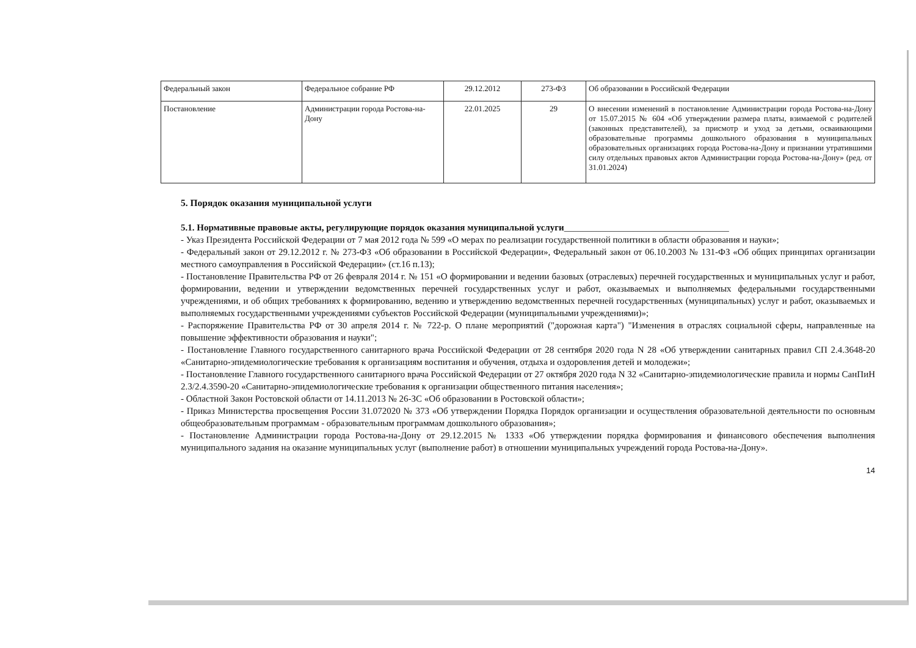| Федеральный закон | Федеральное собрание РФ | 29.12.2012 | 273-ФЗ | Об образовании в Российской Федерации |
| Постановление | Администрации города Ростова-на-Дону | 22.01.2025 | 29 | О внесении изменений в постановление Администрации города Ростова-на-Дону от 15.07.2015 № 604 «Об утверждении размера платы, взимаемой с родителей (законных представителей), за присмотр и уход за детьми, осваивающими образовательные программы дошкольного образования в муниципальных образовательных организациях города Ростова-на-Дону и признании утратившими силу отдельных правовых актов Администрации города Ростова-на-Дону» (ред. от 31.01.2024) |
5. Порядок оказания муниципальной услуги
5.1. Нормативные правовые акты, регулирующие порядок оказания муниципальной услуги____________________________________
- Указ Президента Российской Федерации от 7 мая 2012 года № 599 «О мерах по реализации государственной политики в области образования и науки»;
- Федеральный закон от 29.12.2012 г. № 273-ФЗ «Об образовании в Российской Федерации», Федеральный закон от 06.10.2003 № 131-ФЗ «Об общих принципах организации местного самоуправления в Российской Федерации» (ст.16 п.13);
- Постановление Правительства РФ от 26 февраля 2014 г. № 151 «О формировании и ведении базовых (отраслевых) перечней государственных и муниципальных услуг и работ, формировании, ведении и утверждении ведомственных перечней государственных услуг и работ, оказываемых и выполняемых федеральными государственными учреждениями, и об общих требованиях к формированию, ведению и утверждению ведомственных перечней государственных (муниципальных) услуг и работ, оказываемых и выполняемых государственными учреждениями субъектов Российской Федерации (муниципальными учреждениями)»;
- Распоряжение Правительства РФ от 30 апреля 2014 г. № 722-р. О плане мероприятий ("дорожная карта") "Изменения в отраслях социальной сферы, направленные на повышение эффективности образования и науки";
- Постановление Главного государственного санитарного врача Российской Федерации от 28 сентября 2020 года N 28 «Об утверждении санитарных правил СП 2.4.3648-20 «Санитарно-эпидемиологические требования к организациям воспитания и обучения, отдыха и оздоровления детей и молодежи»;
- Постановление Главного государственного санитарного врача Российской Федерации от 27 октября 2020 года N 32 «Санитарно-эпидемиологические правила и нормы СанПиН 2.3/2.4.3590-20 «Санитарно-эпидемиологические требования к организации общественного питания населения»;
- Областной Закон Ростовской области от 14.11.2013 № 26-ЗС «Об образовании в Ростовской области»;
- Приказ Министерства просвещения России 31.072020 № 373 «Об утверждении Порядка Порядок организации и осуществления образовательной деятельности по основным общеобразовательным программам - образовательным программам дошкольного образования»;
- Постановление Администрации города Ростова-на-Дону от 29.12.2015 № 1333 «Об утверждении порядка формирования и финансового обеспечения выполнения муниципального задания на оказание муниципальных услуг (выполнение работ) в отношении муниципальных учреждений города Ростова-на-Дону».
14